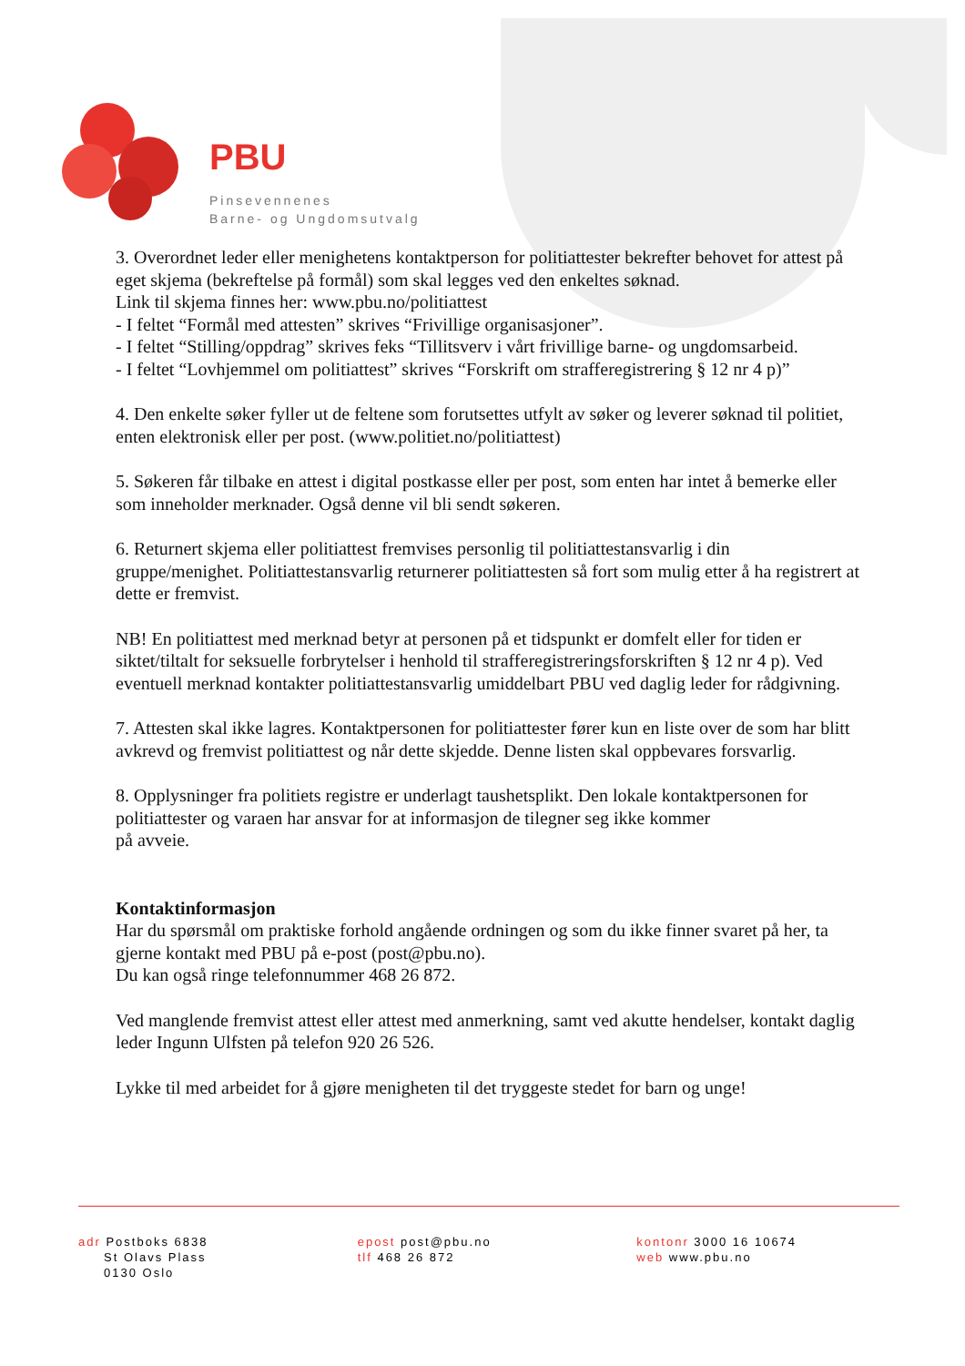PBU
Pinsevennenes
Barne- og Ungdomsutvalg
3. Overordnet leder eller menighetens kontaktperson for politiattester bekrefter behovet for attest på eget skjema (bekreftelse på formål) som skal legges ved den enkeltes søknad.
Link til skjema finnes her: www.pbu.no/politiattest
- I feltet “Formål med attesten” skrives “Frivillige organisasjoner”.
- I feltet “Stilling/oppdrag” skrives feks “Tillitsverv i vårt frivillige barne- og ungdomsarbeid.
- I feltet “Lovhjemmel om politiattest” skrives “Forskrift om strafferegistrering § 12 nr 4 p)”
4. Den enkelte søker fyller ut de feltene som forutsettes utfylt av søker og leverer søknad til politiet, enten elektronisk eller per post. (www.politiet.no/politiattest)
5. Søkeren får tilbake en attest i digital postkasse eller per post, som enten har intet å bemerke eller som inneholder merknader. Også denne vil bli sendt søkeren.
6. Returnert skjema eller politiattest fremvises personlig til politiattestansvarlig i din gruppe/menighet. Politiattestansvarlig returnerer politiattesten så fort som mulig etter å ha registrert at dette er fremvist.
NB! En politiattest med merknad betyr at personen på et tidspunkt er domfelt eller for tiden er siktet/tiltalt for seksuelle forbrytelser i henhold til strafferegistreringsforskriften § 12 nr 4 p). Ved eventuell merknad kontakter politiattestansvarlig umiddelbart PBU ved daglig leder for rådgivning.
7. Attesten skal ikke lagres. Kontaktpersonen for politiattester fører kun en liste over de som har blitt avkrevd og fremvist politiattest og når dette skjedde. Denne listen skal oppbevares forsvarlig.
8. Opplysninger fra politiets registre er underlagt taushetsplikt. Den lokale kontaktpersonen for politiattester og varaen har ansvar for at informasjon de tilegner seg ikke kommer
på avveie.
Kontaktinformasjon
Har du spørsmål om praktiske forhold angående ordningen og som du ikke finner svaret på her, ta gjerne kontakt med PBU på e-post (post@pbu.no).
Du kan også ringe telefonnummer 468 26 872.
Ved manglende fremvist attest eller attest med anmerkning, samt ved akutte hendelser, kontakt daglig leder Ingunn Ulfsten på telefon 920 26 526.
Lykke til med arbeidet for å gjøre menigheten til det tryggeste stedet for barn og unge!
adr Postboks 6838
St Olavs Plass
0130 Oslo
epost post@pbu.no
tlf 468 26 872
kontonr 3000 16 10674
web www.pbu.no